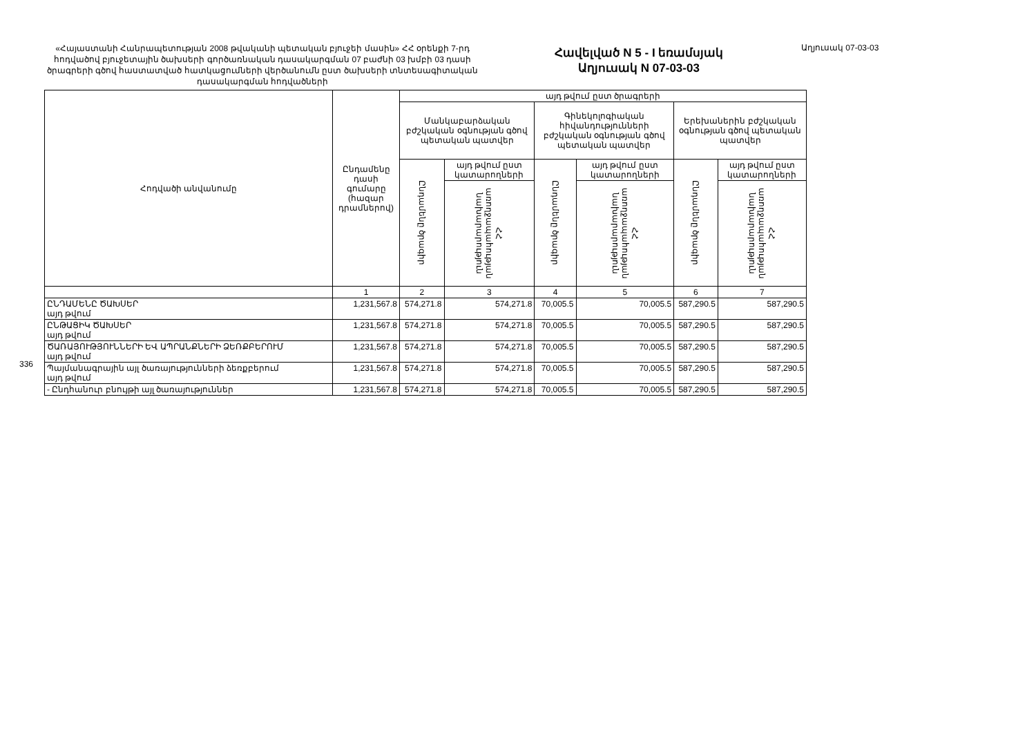«Հայաստանի Հանրապետության 2008 թվականի պետական բյուջեի մասին» ՀՀ օրենքի 7-րդ հոդվածով բյուջետային ծախսերի գործառնական դասակարգման 07 բաժնի 03 խմբի 03 դասի ծրագրերի գծով հաստատված հատկացումների վերծանումն ըստ ծախսերի տնտեսագիտական դասակարգման հոդվածների
Հավելված N 5 - I եռամսյակ
Աղյուսակ N 07-03-03
Աղյուսակ 07-03-03
336
| Հոդվածի անվանումը | Ընդամենը դասի գումարը (հազար դրամներով) | այդ թվում ըստ ծրագրերի | | | | | |
| --- | --- | --- | --- | --- | --- | --- | --- |
| | | Մանկաբարձական բժշկական օգնության գծով պետական պատվեր | | Գինեկոլոգիական հիվանդությունների բժշկական օգնության գծով պետական պատվեր | | Երեխաներին բժշկական օգնության գծով պետական պատվեր | |
| | | Ընդամենը ծրագիր | այդ թվում ըստ կատարողների | Ընդամենը ծրագիր | այդ թվում ըստ կատարողների | Ընդամենը ծրագիր | այդ թվում ըստ կատարողների |
| | | | ՀՀ առողջապահության նախարարություն | | ՀՀ առողջապահության նախարարություն | | ՀՀ առողջապահության նախարարություն |
| | 1 | 2 | 3 | 4 | 5 | 6 | 7 |
| ԸՆԴԱՄԵՆԸ ԾԱԽՍԵՐ այդ թվում | 1,231,567.8 | 574,271.8 | 574,271.8 | 70,005.5 | 70,005.5 | 587,290.5 | 587,290.5 |
| ԸՆԹԱՑԻԿ ԾԱԽՍԵՐ այդ թվում | 1,231,567.8 | 574,271.8 | 574,271.8 | 70,005.5 | 70,005.5 | 587,290.5 | 587,290.5 |
| ԾԱՌԱՅՈՒԹՅՈՒՆՆԵՐԻ ԵՎ ԱՊՐԱՆՔՆԵՐԻ ՁԵՌՔԲԵՐՈՒՄ այդ թվում | 1,231,567.8 | 574,271.8 | 574,271.8 | 70,005.5 | 70,005.5 | 587,290.5 | 587,290.5 |
| Պայմանագրային այլ ծառայությունների ձեռքբերում այդ թվում | 1,231,567.8 | 574,271.8 | 574,271.8 | 70,005.5 | 70,005.5 | 587,290.5 | 587,290.5 |
| - Ընդհանուր բնույթի այլ ծառայություններ | 1,231,567.8 | 574,271.8 | 574,271.8 | 70,005.5 | 70,005.5 | 587,290.5 | 587,290.5 |